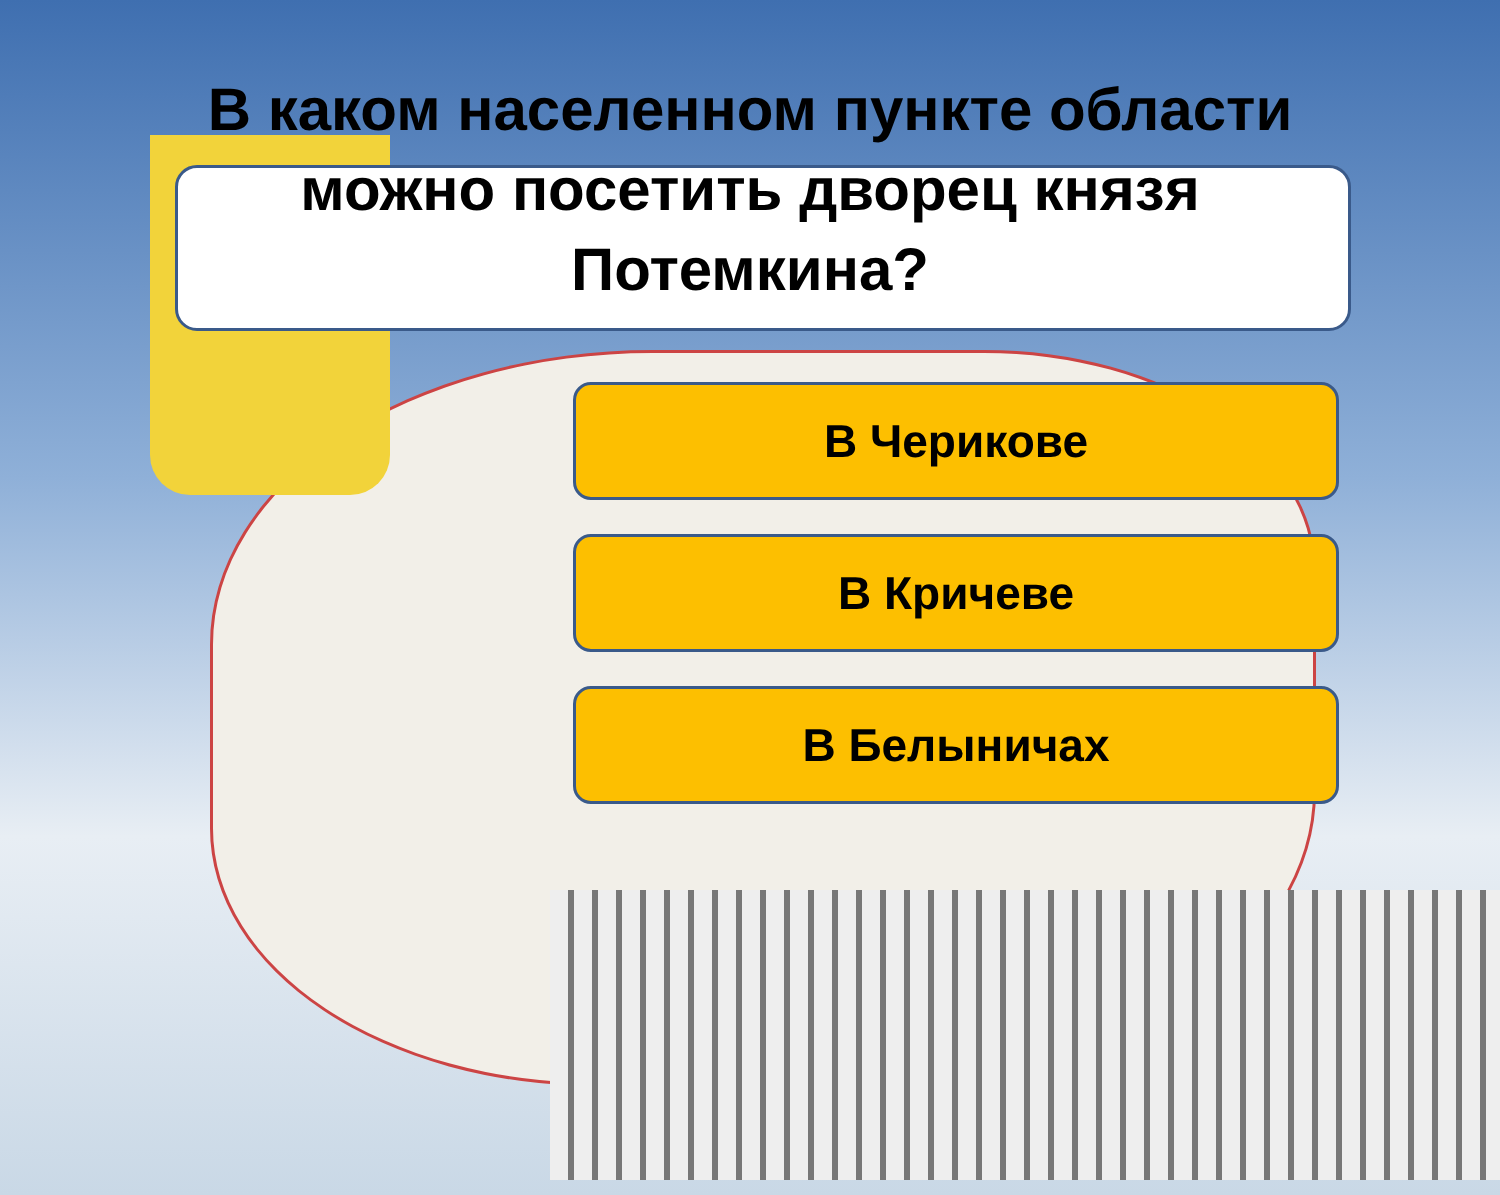В каком населенном пункте области можно посетить дворец князя Потемкина?
В Черикове
В Кричеве
В Белыничах